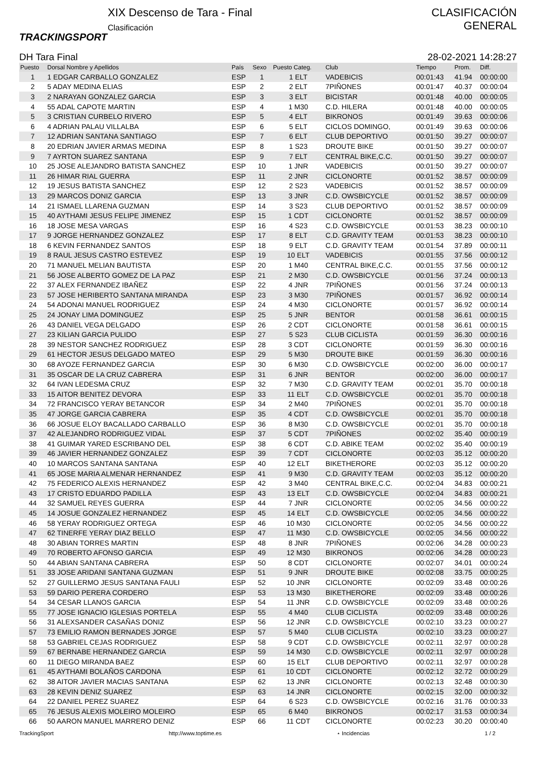TRACKINGSPORT
XIX Descenso de Tara - Final
Clasificación
CLASIFICACIÓN
GENERAL
DH Tara Final 28-02-2021 14:28:27
| Puesto | Dorsal Nombre y Apellidos | País | Sexo | Puesto Categ. | Club | Tiempo | Prom. | Diff. |
| --- | --- | --- | --- | --- | --- | --- | --- | --- |
| 1 | 1 EDGAR CARBALLO GONZALEZ | ESP | 1 | 1 ELT | VADEBICIS | 00:01:43 | 41.94 | 00:00:00 |
| 2 | 5 ADAY MEDINA ELIAS | ESP | 2 | 2 ELT | 7PIÑONES | 00:01:47 | 40.37 | 00:00:04 |
| 3 | 2 NARAYAN GONZALEZ GARCIA | ESP | 3 | 3 ELT | BICISTAR | 00:01:48 | 40.00 | 00:00:05 |
| 4 | 55 ADAL CAPOTE MARTIN | ESP | 4 | 1 M30 | C.D. HILERA | 00:01:48 | 40.00 | 00:00:05 |
| 5 | 3 CRISTIAN CURBELO RIVERO | ESP | 5 | 4 ELT | BIKRONOS | 00:01:49 | 39.63 | 00:00:06 |
| 6 | 4 ADRIAN PALAU VILLALBA | ESP | 6 | 5 ELT | CICLOS DOMINGO, | 00:01:49 | 39.63 | 00:00:06 |
| 7 | 12 ADRIAN SANTANA SANTIAGO | ESP | 7 | 6 ELT | CLUB DEPORTIVO | 00:01:50 | 39.27 | 00:00:07 |
| 8 | 20 EDRIAN JAVIER ARMAS MEDINA | ESP | 8 | 1 S23 | DROUTE BIKE | 00:01:50 | 39.27 | 00:00:07 |
| 9 | 7 AYRTON SUAREZ SANTANA | ESP | 9 | 7 ELT | CENTRAL BIKE,C.C. | 00:01:50 | 39.27 | 00:00:07 |
| 10 | 25 JOSE ALEJANDRO BATISTA SANCHEZ | ESP | 10 | 1 JNR | VADEBICIS | 00:01:50 | 39.27 | 00:00:07 |
| 11 | 26 HIMAR RIAL GUERRA | ESP | 11 | 2 JNR | CICLONORTE | 00:01:52 | 38.57 | 00:00:09 |
| 12 | 19 JESUS BATISTA SANCHEZ | ESP | 12 | 2 S23 | VADEBICIS | 00:01:52 | 38.57 | 00:00:09 |
| 13 | 29 MARCOS DONIZ GARCIA | ESP | 13 | 3 JNR | C.D. OWSBICYCLE | 00:01:52 | 38.57 | 00:00:09 |
| 14 | 21 ISMAEL LLARENA GUZMAN | ESP | 14 | 3 S23 | CLUB DEPORTIVO | 00:01:52 | 38.57 | 00:00:09 |
| 15 | 40 AYTHAMI JESUS FELIPE JIMENEZ | ESP | 15 | 1 CDT | CICLONORTE | 00:01:52 | 38.57 | 00:00:09 |
| 16 | 18 JOSE MESA VARGAS | ESP | 16 | 4 S23 | C.D. OWSBICYCLE | 00:01:53 | 38.23 | 00:00:10 |
| 17 | 9 JORGE HERNANDEZ GONZALEZ | ESP | 17 | 8 ELT | C.D. GRAVITY TEAM | 00:01:53 | 38.23 | 00:00:10 |
| 18 | 6 KEVIN FERNANDEZ SANTOS | ESP | 18 | 9 ELT | C.D. GRAVITY TEAM | 00:01:54 | 37.89 | 00:00:11 |
| 19 | 8 RAUL JESUS CASTRO ESTEVEZ | ESP | 19 | 10 ELT | VADEBICIS | 00:01:55 | 37.56 | 00:00:12 |
| 20 | 71 MANUEL MELIAN BAUTISTA | ESP | 20 | 1 M40 | CENTRAL BIKE,C.C. | 00:01:55 | 37.56 | 00:00:12 |
| 21 | 56 JOSE ALBERTO GOMEZ DE LA PAZ | ESP | 21 | 2 M30 | C.D. OWSBICYCLE | 00:01:56 | 37.24 | 00:00:13 |
| 22 | 37 ALEX FERNANDEZ IBAÑEZ | ESP | 22 | 4 JNR | 7PIÑONES | 00:01:56 | 37.24 | 00:00:13 |
| 23 | 57 JOSE HERIBERTO SANTANA MIRANDA | ESP | 23 | 3 M30 | 7PIÑONES | 00:01:57 | 36.92 | 00:00:14 |
| 24 | 54 ADONAI MANUEL RODRIGUEZ | ESP | 24 | 4 M30 | CICLONORTE | 00:01:57 | 36.92 | 00:00:14 |
| 25 | 24 JONAY LIMA DOMINGUEZ | ESP | 25 | 5 JNR | BENTOR | 00:01:58 | 36.61 | 00:00:15 |
| 26 | 43 DANIEL VEGA DELGADO | ESP | 26 | 2 CDT | CICLONORTE | 00:01:58 | 36.61 | 00:00:15 |
| 27 | 23 KILIAN GARCIA PULIDO | ESP | 27 | 5 S23 | CLUB CICLISTA | 00:01:59 | 36.30 | 00:00:16 |
| 28 | 39 NESTOR SANCHEZ RODRIGUEZ | ESP | 28 | 3 CDT | CICLONORTE | 00:01:59 | 36.30 | 00:00:16 |
| 29 | 61 HECTOR JESUS DELGADO MATEO | ESP | 29 | 5 M30 | DROUTE BIKE | 00:01:59 | 36.30 | 00:00:16 |
| 30 | 68 AYOZE FERNANDEZ GARCIA | ESP | 30 | 6 M30 | C.D. OWSBICYCLE | 00:02:00 | 36.00 | 00:00:17 |
| 31 | 35 OSCAR DE LA CRUZ CABRERA | ESP | 31 | 6 JNR | BENTOR | 00:02:00 | 36.00 | 00:00:17 |
| 32 | 64 IVAN LEDESMA CRUZ | ESP | 32 | 7 M30 | C.D. GRAVITY TEAM | 00:02:01 | 35.70 | 00:00:18 |
| 33 | 15 AITOR BENITEZ DEVORA | ESP | 33 | 11 ELT | C.D. OWSBICYCLE | 00:02:01 | 35.70 | 00:00:18 |
| 34 | 72 FRANCISCO YERAY BETANCOR | ESP | 34 | 2 M40 | 7PIÑONES | 00:02:01 | 35.70 | 00:00:18 |
| 35 | 47 JORGE GARCIA CABRERA | ESP | 35 | 4 CDT | C.D. OWSBICYCLE | 00:02:01 | 35.70 | 00:00:18 |
| 36 | 66 JOSUE ELOY BACALLADO CARBALLO | ESP | 36 | 8 M30 | C.D. OWSBICYCLE | 00:02:01 | 35.70 | 00:00:18 |
| 37 | 42 ALEJANDRO RODRIGUEZ VIDAL | ESP | 37 | 5 CDT | 7PIÑONES | 00:02:02 | 35.40 | 00:00:19 |
| 38 | 41 GUIMAR YARED ESCRIBANO DEL | ESP | 38 | 6 CDT | C.D. ABIKE TEAM | 00:02:02 | 35.40 | 00:00:19 |
| 39 | 46 JAVIER HERNANDEZ GONZALEZ | ESP | 39 | 7 CDT | CICLONORTE | 00:02:03 | 35.12 | 00:00:20 |
| 40 | 10 MARCOS SANTANA SANTANA | ESP | 40 | 12 ELT | BIKETHERORE | 00:02:03 | 35.12 | 00:00:20 |
| 41 | 65 JOSE MARIA ALMENAR HERNANDEZ | ESP | 41 | 9 M30 | C.D. GRAVITY TEAM | 00:02:03 | 35.12 | 00:00:20 |
| 42 | 75 FEDERICO ALEXIS HERNANDEZ | ESP | 42 | 3 M40 | CENTRAL BIKE,C.C. | 00:02:04 | 34.83 | 00:00:21 |
| 43 | 17 CRISTO EDUARDO PADILLA | ESP | 43 | 13 ELT | C.D. OWSBICYCLE | 00:02:04 | 34.83 | 00:00:21 |
| 44 | 32 SAMUEL REYES GUERRA | ESP | 44 | 7 JNR | CICLONORTE | 00:02:05 | 34.56 | 00:00:22 |
| 45 | 14 JOSUE GONZALEZ HERNANDEZ | ESP | 45 | 14 ELT | C.D. OWSBICYCLE | 00:02:05 | 34.56 | 00:00:22 |
| 46 | 58 YERAY RODRIGUEZ ORTEGA | ESP | 46 | 10 M30 | CICLONORTE | 00:02:05 | 34.56 | 00:00:22 |
| 47 | 62 TINERFE YERAY DIAZ BELLO | ESP | 47 | 11 M30 | C.D. OWSBICYCLE | 00:02:05 | 34.56 | 00:00:22 |
| 48 | 30 ABIAN TORRES MARTIN | ESP | 48 | 8 JNR | 7PIÑONES | 00:02:06 | 34.28 | 00:00:23 |
| 49 | 70 ROBERTO AFONSO GARCIA | ESP | 49 | 12 M30 | BIKRONOS | 00:02:06 | 34.28 | 00:00:23 |
| 50 | 44 ABIAN SANTANA CABRERA | ESP | 50 | 8 CDT | CICLONORTE | 00:02:07 | 34.01 | 00:00:24 |
| 51 | 33 JOSE ARIDANI SANTANA GUZMAN | ESP | 51 | 9 JNR | DROUTE BIKE | 00:02:08 | 33.75 | 00:00:25 |
| 52 | 27 GUILLERMO JESUS SANTANA FAULI | ESP | 52 | 10 JNR | CICLONORTE | 00:02:09 | 33.48 | 00:00:26 |
| 53 | 59 DARIO PERERA CORDERO | ESP | 53 | 13 M30 | BIKETHERORE | 00:02:09 | 33.48 | 00:00:26 |
| 54 | 34 CESAR LLANOS GARCIA | ESP | 54 | 11 JNR | C.D. OWSBICYCLE | 00:02:09 | 33.48 | 00:00:26 |
| 55 | 77 JOSE IGNACIO IGLESIAS PORTELA | ESP | 55 | 4 M40 | CLUB CICLISTA | 00:02:09 | 33.48 | 00:00:26 |
| 56 | 31 ALEXSANDER CASAÑAS DONIZ | ESP | 56 | 12 JNR | C.D. OWSBICYCLE | 00:02:10 | 33.23 | 00:00:27 |
| 57 | 73 EMILIO RAMON BERNADES JORGE | ESP | 57 | 5 M40 | CLUB CICLISTA | 00:02:10 | 33.23 | 00:00:27 |
| 58 | 53 GABRIEL CEJAS RODRIGUEZ | ESP | 58 | 9 CDT | C.D. OWSBICYCLE | 00:02:11 | 32.97 | 00:00:28 |
| 59 | 67 BERNABE HERNANDEZ GARCIA | ESP | 59 | 14 M30 | C.D. OWSBICYCLE | 00:02:11 | 32.97 | 00:00:28 |
| 60 | 11 DIEGO MIRANDA BAEZ | ESP | 60 | 15 ELT | CLUB DEPORTIVO | 00:02:11 | 32.97 | 00:00:28 |
| 61 | 45 AYTHAMI BOLAÑOS CARDONA | ESP | 61 | 10 CDT | CICLONORTE | 00:02:12 | 32.72 | 00:00:29 |
| 62 | 38 AITOR JAVIER MACIAS SANTANA | ESP | 62 | 13 JNR | CICLONORTE | 00:02:13 | 32.48 | 00:00:30 |
| 63 | 28 KEVIN DENIZ SUAREZ | ESP | 63 | 14 JNR | CICLONORTE | 00:02:15 | 32.00 | 00:00:32 |
| 64 | 22 DANIEL PEREZ SUAREZ | ESP | 64 | 6 S23 | C.D. OWSBICYCLE | 00:02:16 | 31.76 | 00:00:33 |
| 65 | 76 JESUS ALEXIS MOLEIRO MOLEIRO | ESP | 65 | 6 M40 | BIKRONOS | 00:02:17 | 31.53 | 00:00:34 |
| 66 | 50 AARON MANUEL MARRERO DENIZ | ESP | 66 | 11 CDT | CICLONORTE | 00:02:23 | 30.20 | 00:00:40 |
TrackingSport http://www.toptime.es ⋆ Incidencias 1 / 2